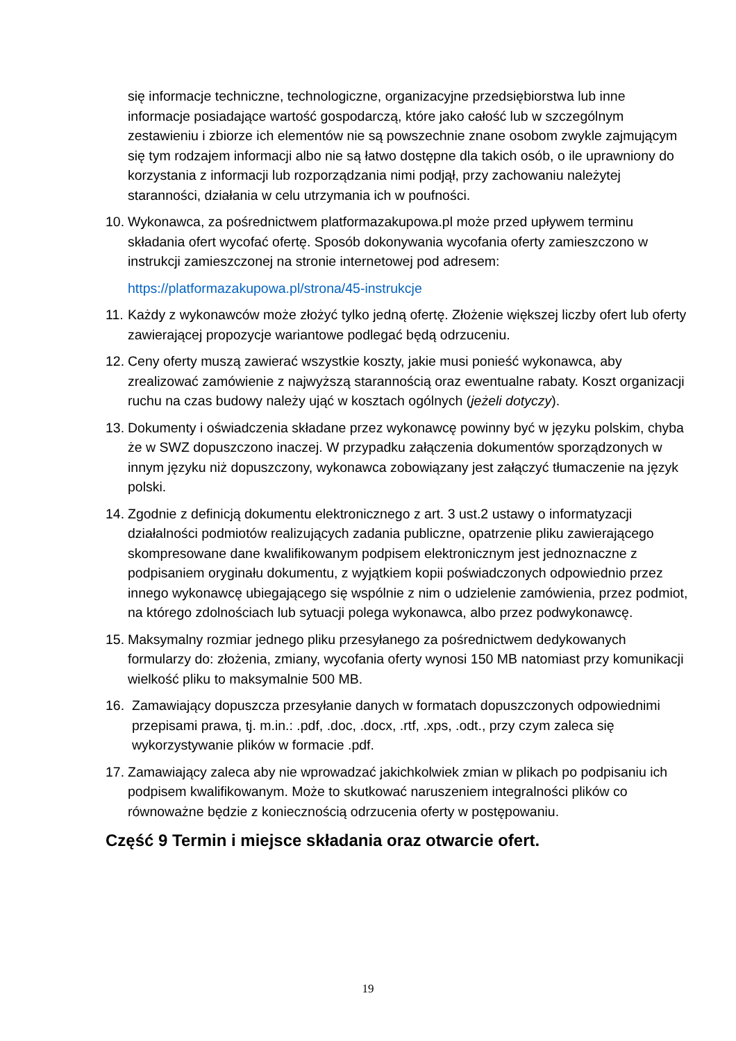się informacje techniczne, technologiczne, organizacyjne przedsiębiorstwa lub inne informacje posiadające wartość gospodarczą, które jako całość lub w szczególnym zestawieniu i zbiorze ich elementów nie są powszechnie znane osobom zwykle zajmującym się tym rodzajem informacji albo nie są łatwo dostępne dla takich osób, o ile uprawniony do korzystania z informacji lub rozporządzania nimi podjął, przy zachowaniu należytej staranności, działania w celu utrzymania ich w poufności.
10. Wykonawca, za pośrednictwem platformazakupowa.pl może przed upływem terminu składania ofert wycofać ofertę. Sposób dokonywania wycofania oferty zamieszczono w instrukcji zamieszczonej na stronie internetowej pod adresem:
https://platformazakupowa.pl/strona/45-instrukcje
11. Każdy z wykonawców może złożyć tylko jedną ofertę. Złożenie większej liczby ofert lub oferty zawierającej propozycje wariantowe podlegać będą odrzuceniu.
12. Ceny oferty muszą zawierać wszystkie koszty, jakie musi ponieść wykonawca, aby zrealizować zamówienie z najwyższą starannością oraz ewentualne rabaty. Koszt organizacji ruchu na czas budowy należy ująć w kosztach ogólnych (jeżeli dotyczy).
13. Dokumenty i oświadczenia składane przez wykonawcę powinny być w języku polskim, chyba że w SWZ dopuszczono inaczej. W przypadku załączenia dokumentów sporządzonych w innym języku niż dopuszczony, wykonawca zobowiązany jest załączyć tłumaczenie na język polski.
14. Zgodnie z definicją dokumentu elektronicznego z art. 3 ust.2 ustawy o informatyzacji działalności podmiotów realizujących zadania publiczne, opatrzenie pliku zawierającego skompresowane dane kwalifikowanym podpisem elektronicznym jest jednoznaczne z podpisaniem oryginału dokumentu, z wyjątkiem kopii poświadczonych odpowiednio przez innego wykonawcę ubiegającego się wspólnie z nim o udzielenie zamówienia, przez podmiot, na którego zdolnościach lub sytuacji polega wykonawca, albo przez podwykonawcę.
15. Maksymalny rozmiar jednego pliku przesyłanego za pośrednictwem dedykowanych formularzy do: złożenia, zmiany, wycofania oferty wynosi 150 MB natomiast przy komunikacji wielkość pliku to maksymalnie 500 MB.
16. Zamawiający dopuszcza przesyłanie danych w formatach dopuszczonych odpowiednimi przepisami prawa, tj. m.in.: .pdf, .doc, .docx, .rtf, .xps, .odt., przy czym zaleca się wykorzystywanie plików w formacie .pdf.
17. Zamawiający zaleca aby nie wprowadzać jakichkolwiek zmian w plikach po podpisaniu ich podpisem kwalifikowanym. Może to skutkować naruszeniem integralności plików co równoważne będzie z koniecznością odrzucenia oferty w postępowaniu.
Część 9 Termin i miejsce składania oraz otwarcie ofert.
19